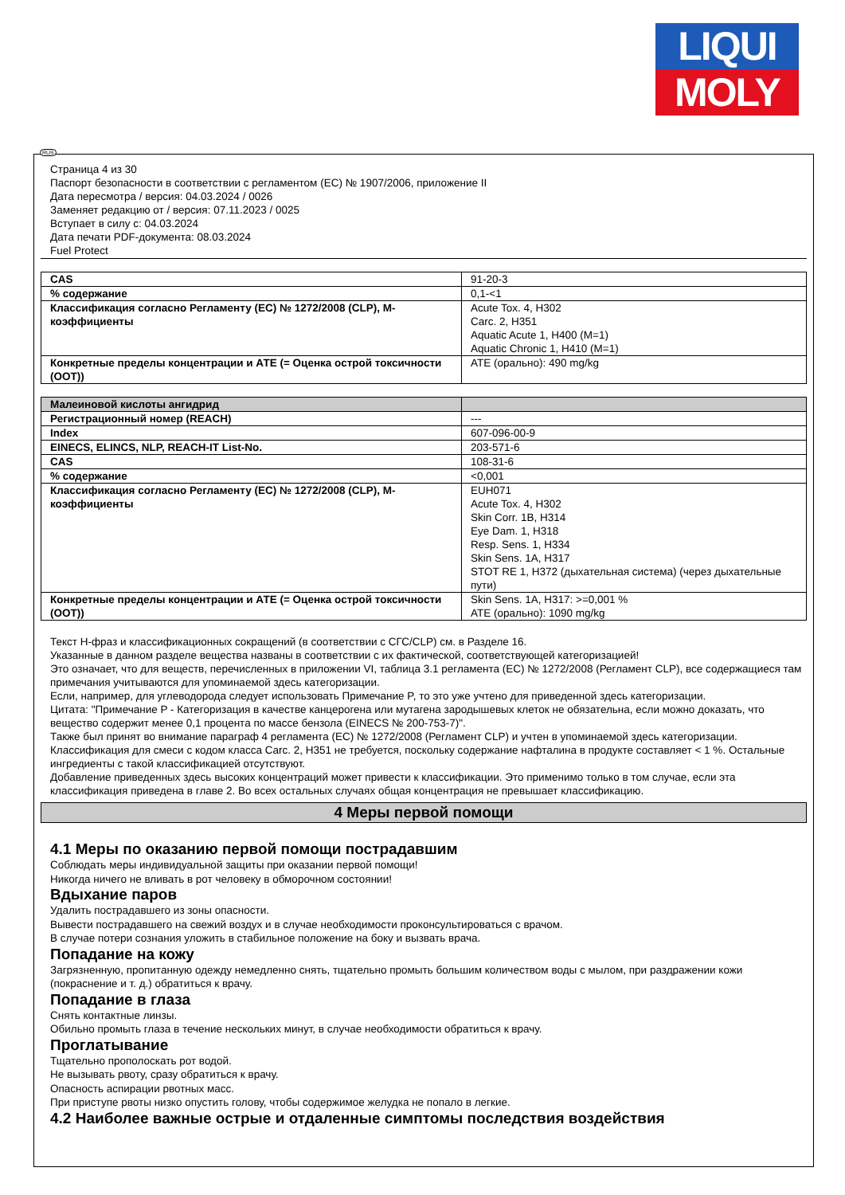LIQUI
MOLY
Страница 4 из 30
Паспорт безопасности в соответствии с регламентом (ЕС) № 1907/2006, приложение II
Дата пересмотра / версия: 04.03.2024 / 0026
Заменяет редакцию от / версия: 07.11.2023 / 0025
Вступает в силу с: 04.03.2024
Дата печати PDF-документа: 08.03.2024
Fuel Protect
| CAS | 91-20-3 |
| % содержание | 0,1-<1 |
| Классификация согласно Регламенту (ЕС) № 1272/2008 (CLP), М-коэффициенты | Acute Tox. 4, H302 Carc. 2, H351 Aquatic Acute 1, H400 (M=1) Aquatic Chronic 1, H410 (M=1) |
| Конкретные пределы концентрации и АТЕ (= Оценка острой токсичности (OOT)) | ATE (орально): 490 mg/kg |
| Малеиновой кислоты ангидрид | |
| Регистрационный номер (REACH) | --- |
| Index | 607-096-00-9 |
| EINECS, ELINCS, NLP, REACH-IT List-No. | 203-571-6 |
| CAS | 108-31-6 |
| % содержание | <0,001 |
| Классификация согласно Регламенту (ЕС) № 1272/2008 (CLP), М-коэффициенты | EUH071 Acute Tox. 4, H302 Skin Corr. 1B, H314 Eye Dam. 1, H318 Resp. Sens. 1, H334 Skin Sens. 1A, H317 STOT RE 1, H372 (дыхательная система) (через дыхательные пути) |
| Конкретные пределы концентрации и АТЕ (= Оценка острой токсичности (OOT)) | Skin Sens. 1A, H317: >=0,001 % ATE (орально): 1090 mg/kg |
Текст H-фраз и классификационных сокращений (в соответствии с СГС/CLP) см. в Разделе 16.
Указанные в данном разделе вещества названы в соответствии с их фактической, соответствующей категоризацией!
Это означает, что для веществ, перечисленных в приложении VI, таблица 3.1 регламента (ЕС) № 1272/2008 (Регламент CLP), все содержащиеся там примечания учитываются для упоминаемой здесь категоризации.
Если, например, для углеводорода следует использовать Примечание P, то это уже учтено для приведенной здесь категоризации.
Цитата: "Примечание P - Категоризация в качестве канцерогена или мутагена зародышевых клеток не обязательна, если можно доказать, что вещество содержит менее 0,1 процента по массе бензола (EINECS № 200-753-7)".
Также был принят во внимание параграф 4 регламента (ЕС) № 1272/2008 (Регламент CLP) и учтен в упоминаемой здесь категоризации.
Классификация для смеси с кодом класса Carc. 2, H351 не требуется, поскольку содержание нафталина в продукте составляет < 1 %. Остальные ингредиенты с такой классификацией отсутствуют.
Добавление приведенных здесь высоких концентраций может привести к классификации. Это применимо только в том случае, если эта классификация приведена в главе 2. Во всех остальных случаях общая концентрация не превышает классификацию.
4 Меры первой помощи
4.1 Меры по оказанию первой помощи пострадавшим
Соблюдать меры индивидуальной защиты при оказании первой помощи!
Никогда ничего не вливать в рот человеку в обморочном состоянии!
Вдыхание паров
Удалить пострадавшего из зоны опасности.
Вывести пострадавшего на свежий воздух и в случае необходимости проконсультироваться с врачом.
В случае потери сознания уложить в стабильное положение на боку и вызвать врача.
Попадание на кожу
Загрязненную, пропитанную одежду немедленно снять, тщательно промыть большим количеством воды с мылом, при раздражении кожи (покраснение и т. д.) обратиться к врачу.
Попадание в глаза
Снять контактные линзы.
Обильно промыть глаза в течение нескольких минут, в случае необходимости обратиться к врачу.
Проглатывание
Тщательно прополоскать рот водой.
Не вызывать рвоту, сразу обратиться к врачу.
Опасность аспирации рвотных масс.
При приступе рвоты низко опустить голову, чтобы содержимое желудка не попало в легкие.
4.2 Наиболее важные острые и отдаленные симптомы последствия воздействия
RUS